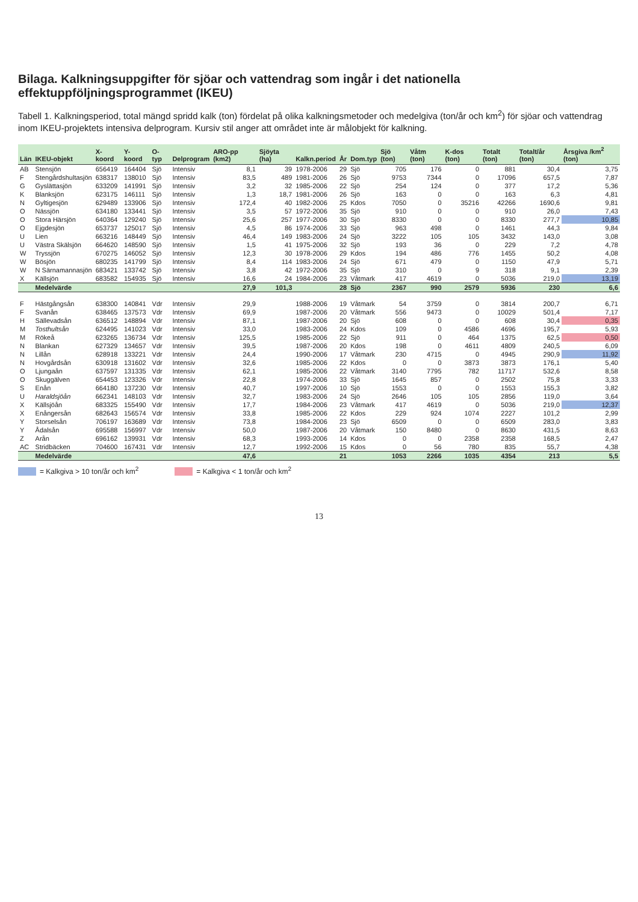Bilaga. Kalkningsuppgifter för sjöar och vattendrag som ingår i det nationella effektuppföljningsprogrammet (IKEU)
Tabell 1. Kalkningsperiod, total mängd spridd kalk (ton) fördelat på olika kalkningsmetoder och medelgiva (ton/år och km<sup>2</sup>) för sjöar och vattendrag inom IKEU-projektets intensiva delprogram. Kursiv stil anger att området inte är målobjekt för kalkning.
| Län | IKEU-objekt | X-koord | Y-koord | O-typ | Delprogram | ARO-pp (km2) | Sjöyta (ha) | Kalkn.period | År | Dom.typ | Sjö (ton) | Våtm (ton) | K-dos (ton) | Totalt (ton) | Totalt/år (ton) | Årsgiva /km<sup>2</sup> (ton) |
| --- | --- | --- | --- | --- | --- | --- | --- | --- | --- | --- | --- | --- | --- | --- | --- | --- |
| AB | Stensjön | 656419 | 164404 | Sjö | Intensiv | 8,1 | 39 | 1978-2006 | 29 | Sjö | 705 | 176 | 0 | 881 | 30,4 | 3,75 |
| F | Stengårdshultasjön | 638317 | 138010 | Sjö | Intensiv | 83,5 | 489 | 1981-2006 | 26 | Sjö | 9753 | 7344 | 0 | 17096 | 657,5 | 7,87 |
| G | Gyslättasjön | 633209 | 141991 | Sjö | Intensiv | 3,2 | 32 | 1985-2006 | 22 | Sjö | 254 | 124 | 0 | 377 | 17,2 | 5,36 |
| K | Blanksjön | 623175 | 146111 | Sjö | Intensiv | 1,3 | 18,7 | 1981-2006 | 26 | Sjö | 163 | 0 | 0 | 163 | 6,3 | 4,81 |
| N | Gyltigesjön | 629489 | 133906 | Sjö | Intensiv | 172,4 | 40 | 1982-2006 | 25 | Kdos | 7050 | 0 | 35216 | 42266 | 1690,6 | 9,81 |
| O | Nässjön | 634180 | 133441 | Sjö | Intensiv | 3,5 | 57 | 1972-2006 | 35 | Sjö | 910 | 0 | 0 | 910 | 26,0 | 7,43 |
| O | Stora Härsjön | 640364 | 129240 | Sjö | Intensiv | 25,6 | 257 | 1977-2006 | 30 | Sjö | 8330 | 0 | 0 | 8330 | 277,7 | 10,85 |
| O | Ejgdesjön | 653737 | 125017 | Sjö | Intensiv | 4,5 | 86 | 1974-2006 | 33 | Sjö | 963 | 498 | 0 | 1461 | 44,3 | 9,84 |
| U | Lien | 663216 | 148449 | Sjö | Intensiv | 46,4 | 149 | 1983-2006 | 24 | Sjö | 3222 | 105 | 105 | 3432 | 143,0 | 3,08 |
| U | Västra Skälsjön | 664620 | 148590 | Sjö | Intensiv | 1,5 | 41 | 1975-2006 | 32 | Sjö | 193 | 36 | 0 | 229 | 7,2 | 4,78 |
| W | Tryssjön | 670275 | 146052 | Sjö | Intensiv | 12,3 | 30 | 1978-2006 | 29 | Kdos | 194 | 486 | 776 | 1455 | 50,2 | 4,08 |
| W | Bösjön | 680235 | 141799 | Sjö | Intensiv | 8,4 | 114 | 1983-2006 | 24 | Sjö | 671 | 479 | 0 | 1150 | 47,9 | 5,71 |
| W | N Särnamannasjön | 683421 | 133742 | Sjö | Intensiv | 3,8 | 42 | 1972-2006 | 35 | Sjö | 310 | 0 | 9 | 318 | 9,1 | 2,39 |
| X | Källsjön | 683582 | 154935 | Sjö | Intensiv | 16,6 | 24 | 1984-2006 | 23 | Våtmark | 417 | 4619 | 0 | 5036 | 219,0 | 13,19 |
| | Medelvärde | | | | | 27,9 | 101,3 | | 28 | Sjö | 2367 | 990 | 2579 | 5936 | 230 | 6,6 |
| F | Hästgångsån | 638300 | 140841 | Vdr | Intensiv | 29,9 | | 1988-2006 | 19 | Våtmark | 54 | 3759 | 0 | 3814 | 200,7 | 6,71 |
| F | Svanån | 638465 | 137573 | Vdr | Intensiv | 69,9 | | 1987-2006 | 20 | Våtmark | 556 | 9473 | 0 | 10029 | 501,4 | 7,17 |
| H | Sällevadsån | 636512 | 148894 | Vdr | Intensiv | 87,1 | | 1987-2006 | 20 | Sjö | 608 | 0 | 0 | 608 | 30,4 | 0,35 |
| M | Tosthultsån | 624495 | 141023 | Vdr | Intensiv | 33,0 | | 1983-2006 | 24 | Kdos | 109 | 0 | 4586 | 4696 | 195,7 | 5,93 |
| M | Rökeå | 623265 | 136734 | Vdr | Intensiv | 125,5 | | 1985-2006 | 22 | Sjö | 911 | 0 | 464 | 1375 | 62,5 | 0,50 |
| N | Blankan | 627329 | 134657 | Vdr | Intensiv | 39,5 | | 1987-2006 | 20 | Kdos | 198 | 0 | 4611 | 4809 | 240,5 | 6,09 |
| N | Lillån | 628918 | 133221 | Vdr | Intensiv | 24,4 | | 1990-2006 | 17 | Våtmark | 230 | 4715 | 0 | 4945 | 290,9 | 11,92 |
| N | Hovgårdsån | 630918 | 131602 | Vdr | Intensiv | 32,6 | | 1985-2006 | 22 | Kdos | 0 | 0 | 3873 | 3873 | 176,1 | 5,40 |
| O | Ljungaån | 637597 | 131335 | Vdr | Intensiv | 62,1 | | 1985-2006 | 22 | Våtmark | 3140 | 7795 | 782 | 11717 | 532,6 | 8,58 |
| O | Skuggälven | 654453 | 123326 | Vdr | Intensiv | 22,8 | | 1974-2006 | 33 | Sjö | 1645 | 857 | 0 | 2502 | 75,8 | 3,33 |
| S | Enån | 664180 | 137230 | Vdr | Intensiv | 40,7 | | 1997-2006 | 10 | Sjö | 1553 | 0 | 0 | 1553 | 155,3 | 3,82 |
| U | Haraldsjöån | 662341 | 148103 | Vdr | Intensiv | 32,7 | | 1983-2006 | 24 | Sjö | 2646 | 105 | 105 | 2856 | 119,0 | 3,64 |
| X | Källsjöån | 683325 | 155490 | Vdr | Intensiv | 17,7 | | 1984-2006 | 23 | Våtmark | 417 | 4619 | 0 | 5036 | 219,0 | 12,37 |
| X | Enångersån | 682643 | 156574 | Vdr | Intensiv | 33,8 | | 1985-2006 | 22 | Kdos | 229 | 924 | 1074 | 2227 | 101,2 | 2,99 |
| Y | Storselsån | 706197 | 163689 | Vdr | Intensiv | 73,8 | | 1984-2006 | 23 | Sjö | 6509 | 0 | 0 | 6509 | 283,0 | 3,83 |
| Y | Ådalsån | 695588 | 156997 | Vdr | Intensiv | 50,0 | | 1987-2006 | 20 | Våtmark | 150 | 8480 | 0 | 8630 | 431,5 | 8,63 |
| Z | Arån | 696162 | 139931 | Vdr | Intensiv | 68,3 | | 1993-2006 | 14 | Kdos | 0 | 0 | 2358 | 2358 | 168,5 | 2,47 |
| AC | Stridbäcken | 704600 | 167431 | Vdr | Intensiv | 12,7 | | 1992-2006 | 15 | Kdos | 0 | 56 | 780 | 835 | 55,7 | 4,38 |
| | Medelvärde | | | | | 47,6 | | | 21 | | 1053 | 2266 | 1035 | 4354 | 213 | 5,5 |
= Kalkgiva > 10 ton/år och km<sup>2</sup> = Kalkgiva < 1 ton/år och km<sup>2</sup>
13